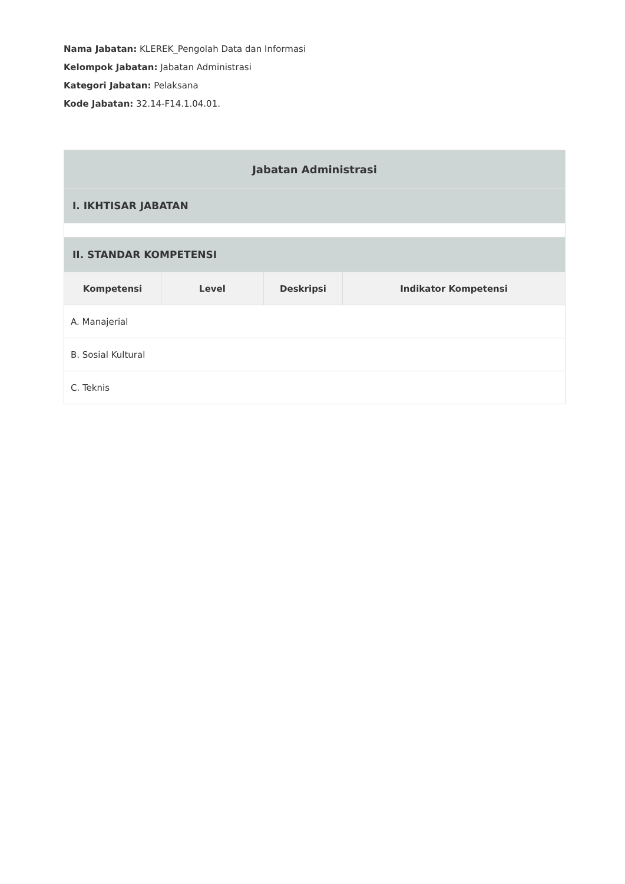Nama Jabatan: KLEREK_Pengolah Data dan Informasi
Kelompok Jabatan: Jabatan Administrasi
Kategori Jabatan: Pelaksana
Kode Jabatan: 32.14-F14.1.04.01.
| Jabatan Administrasi | | | |
| --- | --- | --- | --- |
| I. IKHTISAR JABATAN | | | |
| II. STANDAR KOMPETENSI | | | |
| Kompetensi | Level | Deskripsi | Indikator Kompetensi |
| A. Manajerial | | | |
| B. Sosial Kultural | | | |
| C. Teknis | | | |